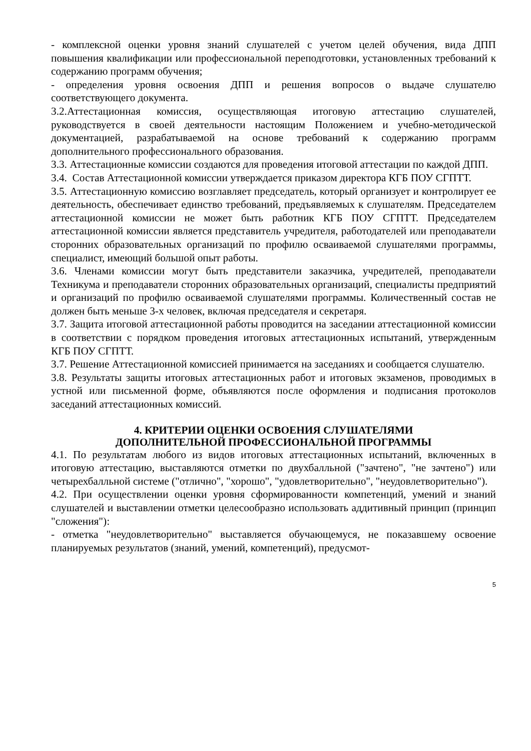- комплексной оценки уровня знаний слушателей с учетом целей обучения, вида ДПП повышения квалификации или профессиональной переподготовки, установленных требований к содержанию программ обучения;
- определения уровня освоения ДПП и решения вопросов о выдаче слушателю соответствующего документа.
3.2.Аттестационная комиссия, осуществляющая итоговую аттестацию слушателей, руководствуется в своей деятельности настоящим Положением и учебно-методической документацией, разрабатываемой на основе требований к содержанию программ дополнительного профессионального образования.
3.3. Аттестационные комиссии создаются для проведения итоговой аттестации по каждой ДПП.
3.4. Состав Аттестационной комиссии утверждается приказом директора КГБ ПОУ СГПТТ.
3.5. Аттестационную комиссию возглавляет председатель, который организует и контролирует ее деятельность, обеспечивает единство требований, предъявляемых к слушателям. Председателем аттестационной комиссии не может быть работник КГБ ПОУ СГПТТ. Председателем аттестационной комиссии является представитель учредителя, работодателей или преподаватели сторонних образовательных организаций по профилю осваиваемой слушателями программы, специалист, имеющий большой опыт работы.
3.6. Членами комиссии могут быть представители заказчика, учредителей, преподаватели Техникума и преподаватели сторонних образовательных организаций, специалисты предприятий и организаций по профилю осваиваемой слушателями программы. Количественный состав не должен быть меньше 3-х человек, включая председателя и секретаря.
3.7. Защита итоговой аттестационной работы проводится на заседании аттестационной комиссии в соответствии с порядком проведения итоговых аттестационных испытаний, утвержденным КГБ ПОУ СГПТТ.
3.7. Решение Аттестационной комиссией принимается на заседаниях и сообщается слушателю.
3.8. Результаты защиты итоговых аттестационных работ и итоговых экзаменов, проводимых в устной или письменной форме, объявляются после оформления и подписания протоколов заседаний аттестационных комиссий.
4. КРИТЕРИИ ОЦЕНКИ ОСВОЕНИЯ СЛУШАТЕЛЯМИ
ДОПОЛНИТЕЛЬНОЙ ПРОФЕССИОНАЛЬНОЙ ПРОГРАММЫ
4.1. По результатам любого из видов итоговых аттестационных испытаний, включенных в итоговую аттестацию, выставляются отметки по двухбалльной ("зачтено", "не зачтено") или четырехбалльной системе ("отлично", "хорошо", "удовлетворительно", "неудовлетворительно").
4.2. При осуществлении оценки уровня сформированности компетенций, умений и знаний слушателей и выставлении отметки целесообразно использовать аддитивный принцип (принцип "сложения"):
- отметка "неудовлетворительно" выставляется обучающемуся, не показавшему освоение планируемых результатов (знаний, умений, компетенций), предусмот-
5